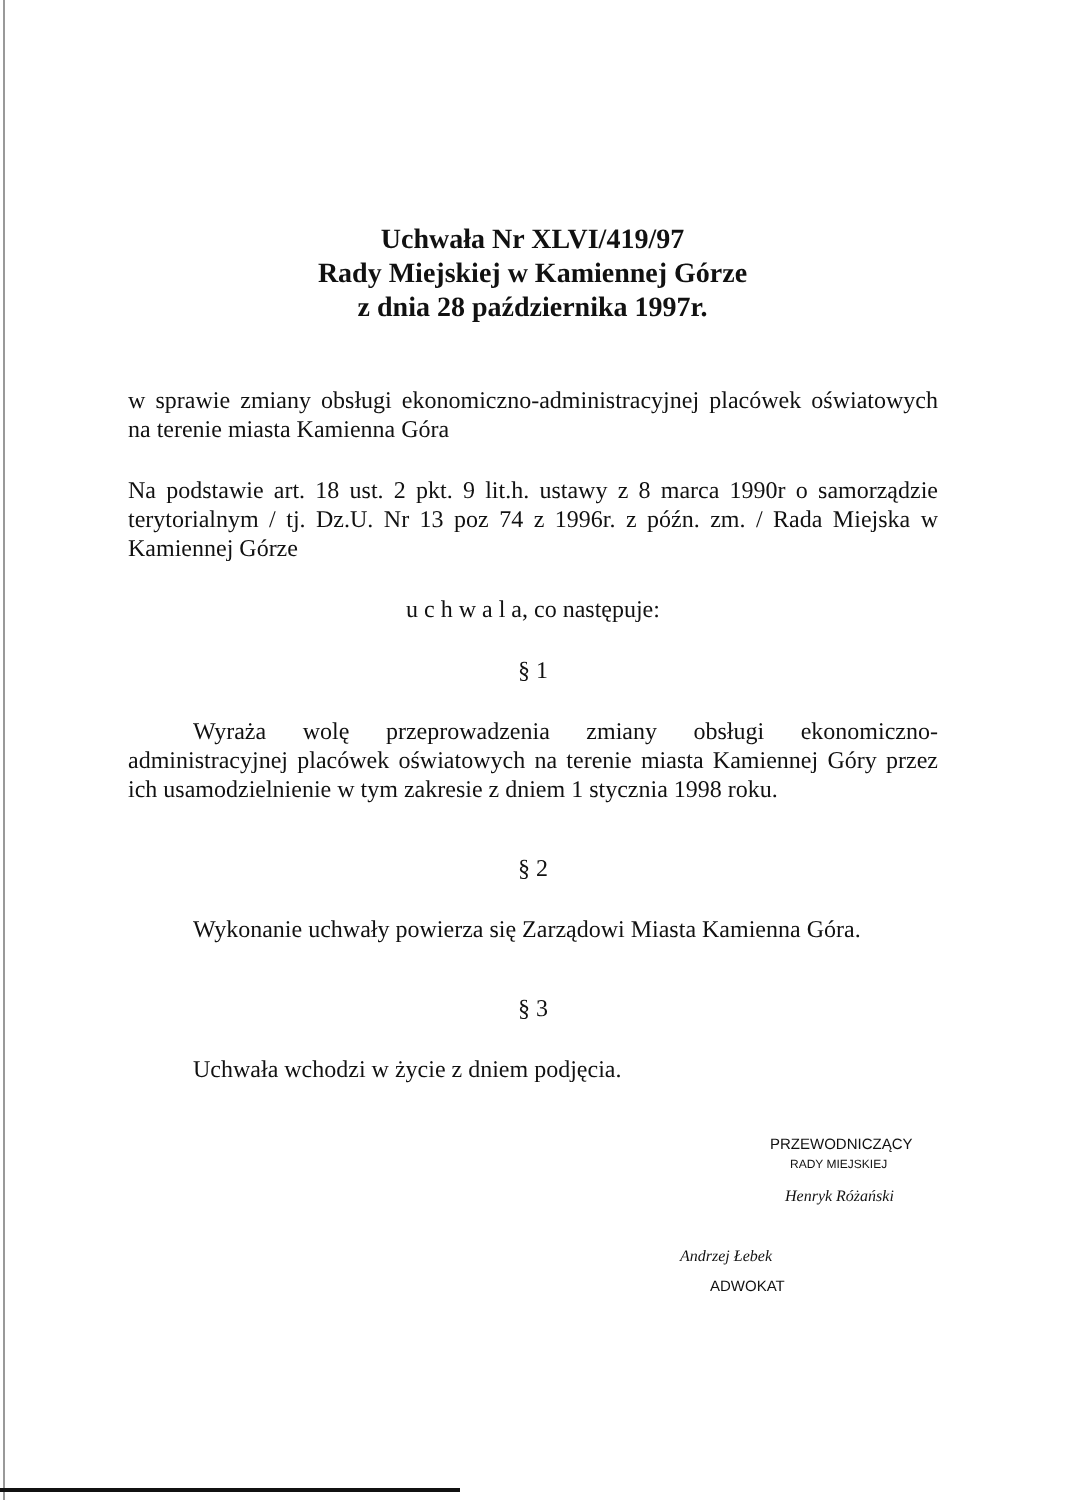Uchwała Nr XLVI/419/97
Rady Miejskiej w Kamiennej Górze
z dnia 28 października 1997r.
w sprawie zmiany obsługi ekonomiczno-administracyjnej placówek oświatowych na terenie miasta Kamienna Góra
Na podstawie art. 18 ust. 2 pkt. 9 lit.h. ustawy z 8 marca 1990r o samorządzie terytorialnym / tj. Dz.U. Nr 13 poz 74 z 1996r. z późn. zm. / Rada Miejska w Kamiennej Górze
u c h w a l a, co następuje:
§ 1
Wyraża wolę przeprowadzenia zmiany obsługi ekonomiczno-administracyjnej placówek oświatowych na terenie miasta Kamiennej Góry przez ich usamodzielnienie w tym zakresie z dniem 1 stycznia 1998 roku.
§ 2
Wykonanie uchwały powierza się Zarządowi Miasta Kamienna Góra.
§ 3
Uchwała wchodzi w życie z dniem podjęcia.
PRZEWODNICZĄCY
RADY MIEJSKIEJ
Henryk Różański
Andrzej Łebek
ADWOKAT